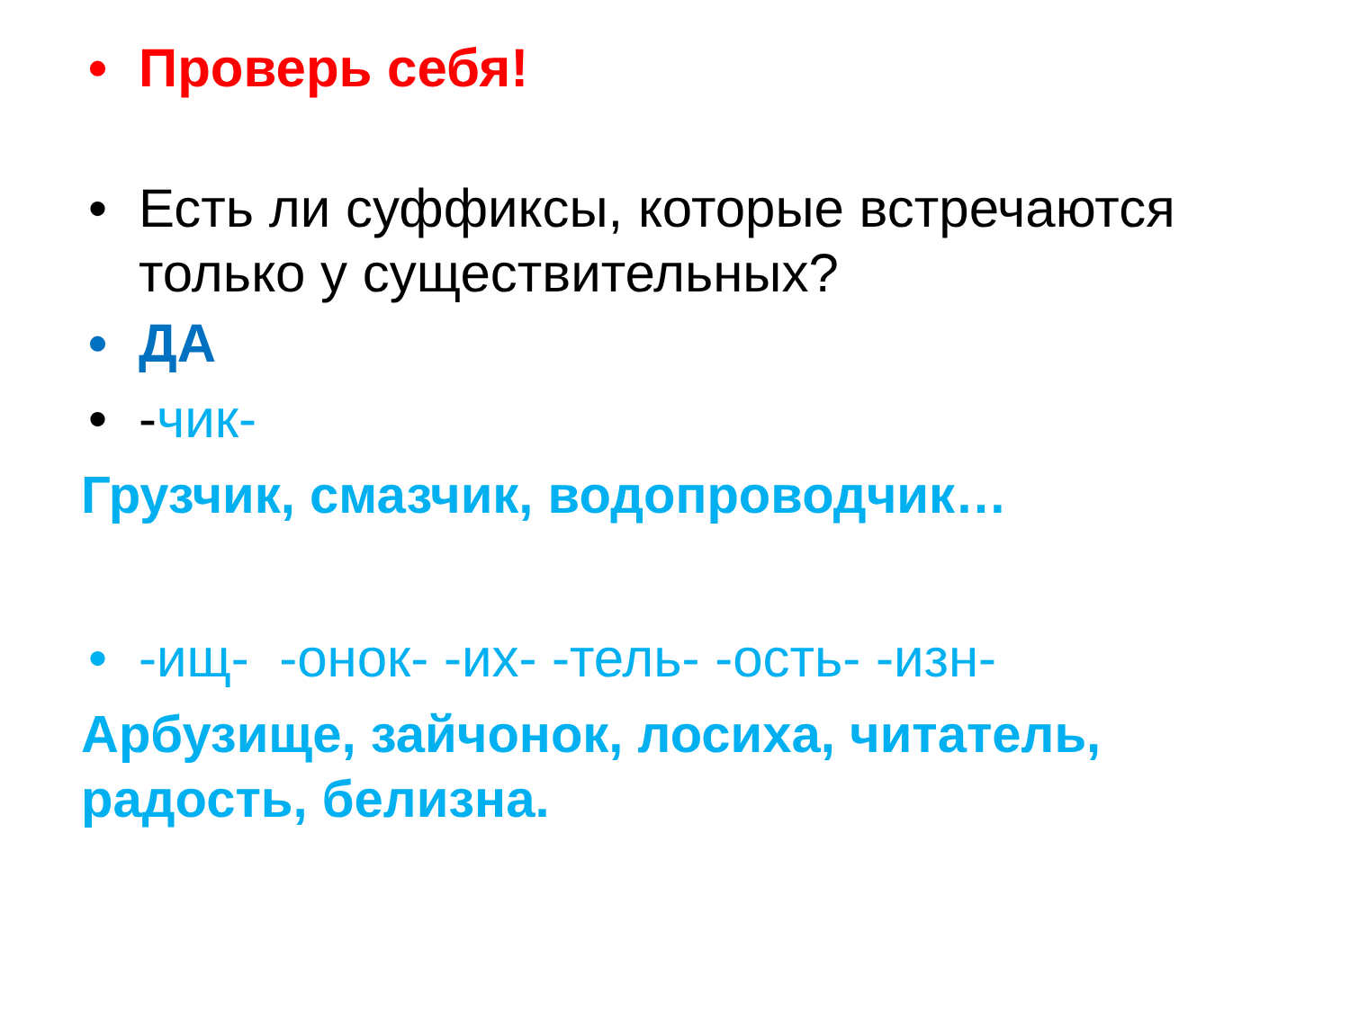• Проверь себя!
• Есть ли суффиксы, которые встречаются только у существительных?
• ДА
• -чик-
Грузчик, смазчик, водопроводчик…
• -ищ- -онок- -их- -тель- -ость- -изн-
Арбузище, зайчонок, лосиха, читатель, радость, белизна.